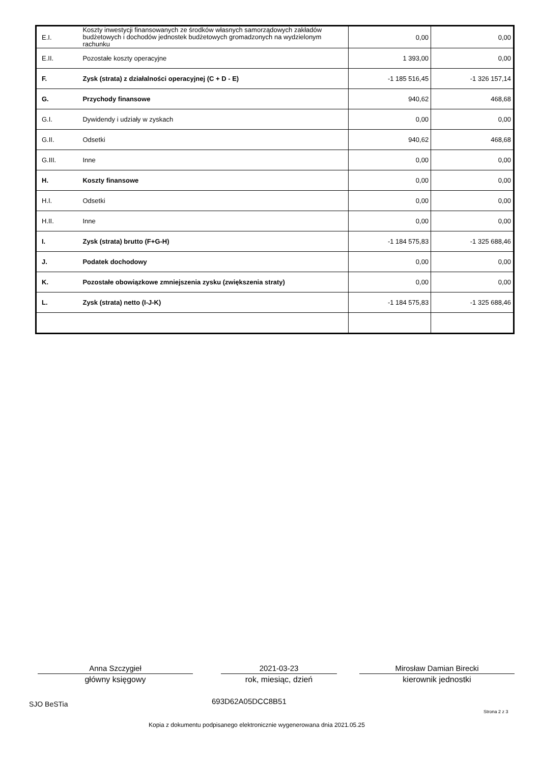| E.I. | Koszty inwestycji finansowanych ze środków własnych samorządowych zakładów budżetowych i dochodów jednostek budżetowych gromadzonych na wydzielonym rachunku | 0,00 | 0,00 |
| E.II. | Pozostałe koszty operacyjne | 1 393,00 | 0,00 |
| F. | Zysk (strata) z działalności operacyjnej (C + D - E) | -1 185 516,45 | -1 326 157,14 |
| G. | Przychody finansowe | 940,62 | 468,68 |
| G.I. | Dywidendy i udziały w zyskach | 0,00 | 0,00 |
| G.II. | Odsetki | 940,62 | 468,68 |
| G.III. | Inne | 0,00 | 0,00 |
| H. | Koszty finansowe | 0,00 | 0,00 |
| H.I. | Odsetki | 0,00 | 0,00 |
| H.II. | Inne | 0,00 | 0,00 |
| I. | Zysk (strata) brutto (F+G-H) | -1 184 575,83 | -1 325 688,46 |
| J. | Podatek dochodowy | 0,00 | 0,00 |
| K. | Pozostałe obowiązkowe zmniejszenia zysku (zwiększenia straty) | 0,00 | 0,00 |
| L. | Zysk (strata) netto (I-J-K) | -1 184 575,83 | -1 325 688,46 |
Anna Szczygieł
główny księgowy
2021-03-23
rok, miesiąc, dzień
Mirosław Damian Birecki
kierownik jednostki
SJO BeSTia 693D62A05DCC8B51
Strona 2 z 3
Kopia z dokumentu podpisanego elektronicznie wygenerowana dnia 2021.05.25